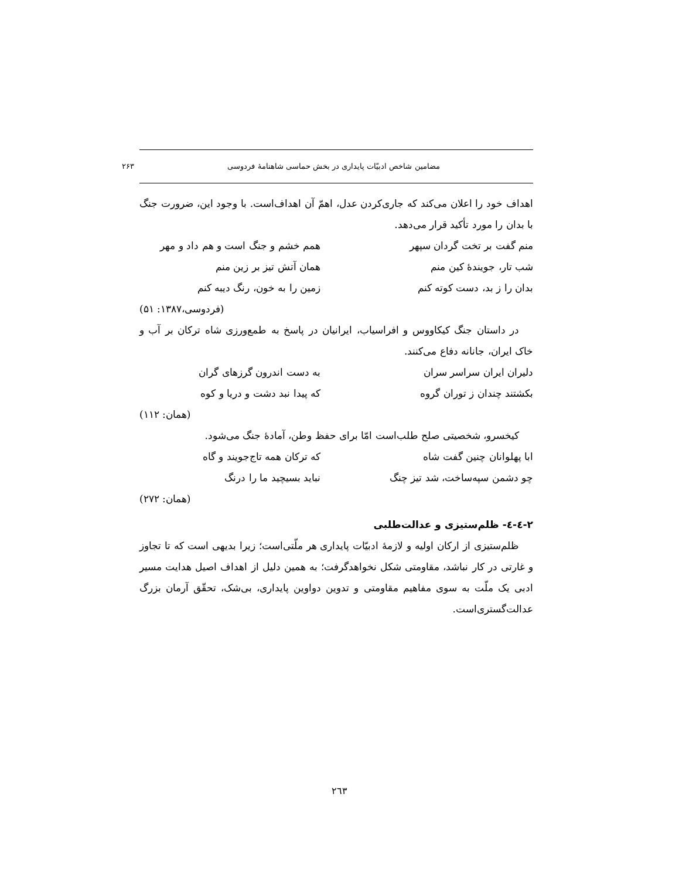مضامین شاخص ادبیّات پایداری در بخش حماسی شاهنامهٔ فردوسی ۲۶۳
اهداف خود را اعلان می‌کند که جاری‌کردن عدل، اهمّ آن اهداف‌است. با وجود این، ضرورت جنگ با بدان را مورد تأکید قرار می‌دهد.
منم گفت بر تخت گردان سپهر همم خشم و جنگ است و هم داد و مهر
شب تار، جویندهٔ کین منم همان آتش تیز بر زین منم
بدان را ز بد، دست کوته کنم زمین را به خون، رنگ دیبه کنم
(فردوسی،۱۳۸۷: ۵۱)
در داستان جنگ کیکاووس و افراسیاب، ایرانیان در پاسخ به طمع‌ورزی شاه ترکان بر آب و خاک ایران، جانانه دفاع می‌کنند.
دلیران ایران سراسر سران به دست اندرون گرزهای گران
بکشتند چندان ز توران گروه که پیدا نبد دشت و دریا و کوه
(همان: ۱۱۲)
کیخسرو، شخصیتی صلح طلب‌است امّا برای حفظ وطن، آمادهٔ جنگ می‌شود.
ابا پهلوانان چنین گفت شاه که ترکان همه تاج‌جویند و گاه
چو دشمن سپه‌ساخت، شد تیز چنگ نباید بسیچید ما را درنگ
(همان: ۲۷۲)
۲-٤-٤- ظلم‌ستیزی و عدالت‌طلبی
ظلم‌ستیزی از ارکان اولیه و لازمهٔ ادبیّات پایداری هر ملّتی‌است؛ زیرا بدیهی است که تا تجاوز و غارتی در کار نباشد، مقاومتی شکل نخواهدگرفت؛ به همین دلیل از اهداف اصیل هدایت مسیر ادبی یک ملّت به سوی مفاهیم مقاومتی و تدوین دواوین پایداری، بی‌شک، تحقّق آرمان بزرگ عدالت‌گستری‌است.
٢٦٣